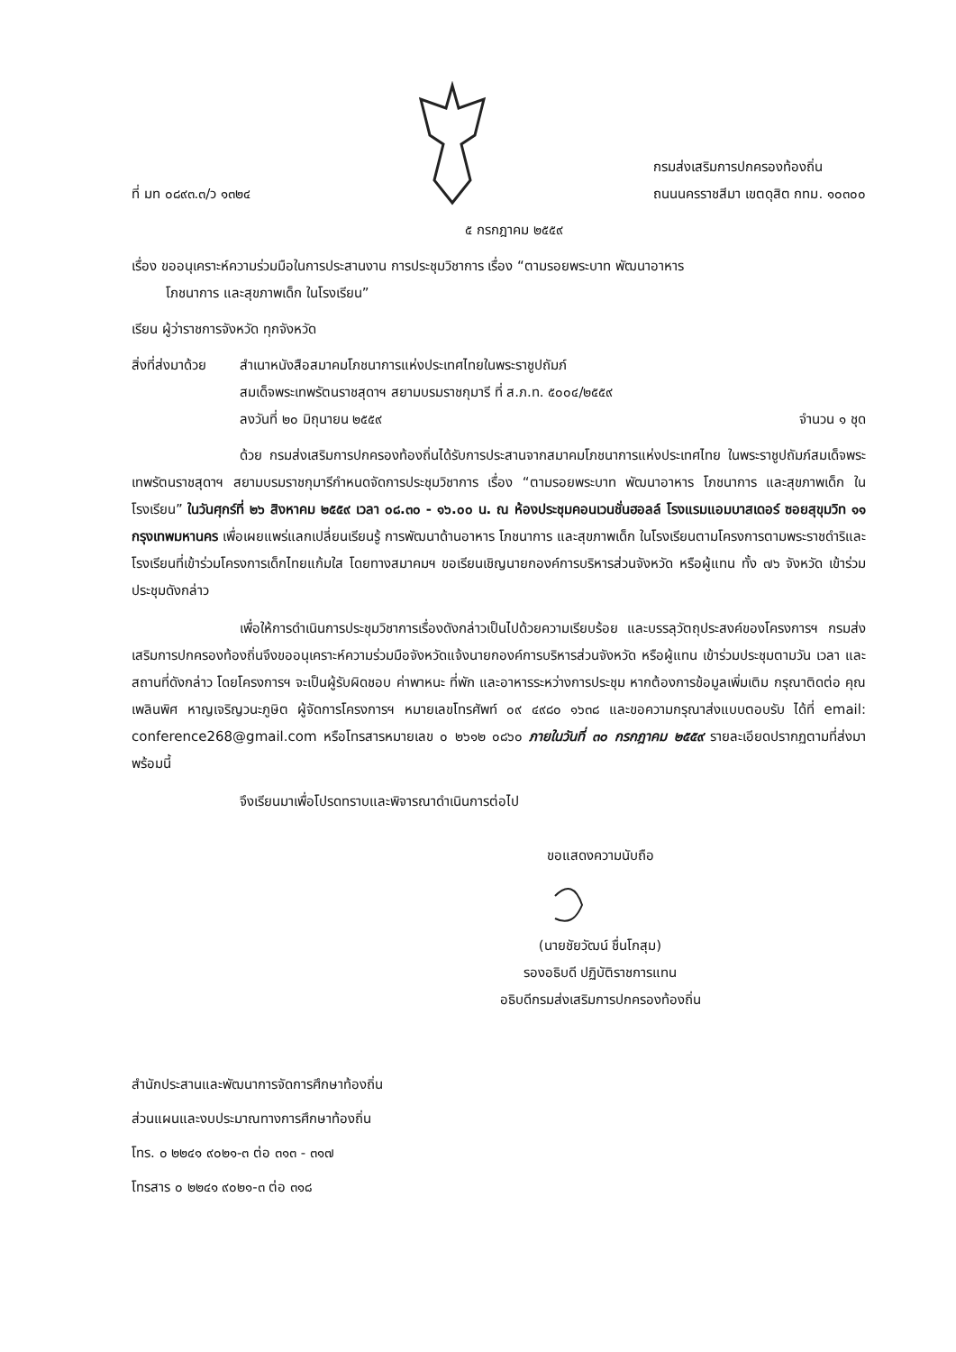ที่ มท ๐๘๙๓.๓/ว ๑๓๒๔
กรมส่งเสริมการปกครองท้องถิ่น
ถนนนครราชสีมา เขตดุสิต กทม. ๑๐๓๐๐
๕ กรกฎาคม ๒๕๕๙
เรื่อง ขออนุเคราะห์ความร่วมมือในการประสานงาน การประชุมวิชาการ เรื่อง “ตามรอยพระบาท พัฒนาอาหาร
โภชนาการ และสุขภาพเด็ก ในโรงเรียน”
เรียน ผู้ว่าราชการจังหวัด ทุกจังหวัด
สิ่งที่ส่งมาด้วย
สำเนาหนังสือสมาคมโภชนาการแห่งประเทศไทยในพระราชูปถัมภ์
สมเด็จพระเทพรัตนราชสุดาฯ สยามบรมราชกุมารี ที่ ส.ภ.ท. ๕๐๐๔/๒๕๕๙
ลงวันที่ ๒๐ มิถุนายน ๒๕๕๙ จำนวน ๑ ชุด
ด้วย กรมส่งเสริมการปกครองท้องถิ่นได้รับการประสานจากสมาคมโภชนาการแห่งประเทศไทย ในพระราชูปถัมภ์สมเด็จพระเทพรัตนราชสุดาฯ สยามบรมราชกุมารีกำหนดจัดการประชุมวิชาการ เรื่อง “ตามรอยพระบาท พัฒนาอาหาร โภชนาการ และสุขภาพเด็ก ในโรงเรียน” ในวันศุกร์ที่ ๒๖ สิงหาคม ๒๕๕๙ เวลา ๐๘.๓๐ - ๑๖.๐๐ น. ณ ห้องประชุมคอนเวนชั่นฮอลล์ โรงแรมแอมบาสเดอร์ ซอยสุขุมวิท ๑๑ กรุงเทพมหานคร เพื่อเผยแพร่แลกเปลี่ยนเรียนรู้ การพัฒนาด้านอาหาร โภชนาการ และสุขภาพเด็ก ในโรงเรียนตามโครงการตามพระราชดำริและโรงเรียนที่เข้าร่วมโครงการเด็กไทยแก้มใส โดยทางสมาคมฯ ขอเรียนเชิญนายกองค์การบริหารส่วนจังหวัด หรือผู้แทน ทั้ง ๗๖ จังหวัด เข้าร่วมประชุมดังกล่าว
เพื่อให้การดำเนินการประชุมวิชาการเรื่องดังกล่าวเป็นไปด้วยความเรียบร้อย และบรรลุวัตถุประสงค์ของโครงการฯ กรมส่งเสริมการปกครองท้องถิ่นจึงขออนุเคราะห์ความร่วมมือจังหวัดแจ้งนายกองค์การบริหารส่วนจังหวัด หรือผู้แทน เข้าร่วมประชุมตามวัน เวลา และสถานที่ดังกล่าว โดยโครงการฯ จะเป็นผู้รับผิดชอบ ค่าพาหนะ ที่พัก และอาหารระหว่างการประชุม หากต้องการข้อมูลเพิ่มเติม กรุณาติดต่อ คุณเพลินพิศ หาญเจริญวนะภูษิต ผู้จัดการโครงการฯ หมายเลขโทรศัพท์ ๐๙ ๔๙๘๐ ๑๖๓๘ และขอความกรุณาส่งแบบตอบรับ ได้ที่ email: conference268@gmail.com หรือโทรสารหมายเลข ๐ ๒๖๑๒ ๐๘๖๐ ภายในวันที่ ๓๐ กรกฎาคม ๒๕๕๙ รายละเอียดปรากฏตามที่ส่งมาพร้อมนี้
จึงเรียนมาเพื่อโปรดทราบและพิจารณาดำเนินการต่อไป
ขอแสดงความนับถือ
(นายชัยวัฒน์ ชื่นโกสุม)
รองอธิบดี ปฏิบัติราชการแทน
อธิบดีกรมส่งเสริมการปกครองท้องถิ่น
สำนักประสานและพัฒนาการจัดการศึกษาท้องถิ่น
ส่วนแผนและงบประมาณทางการศึกษาท้องถิ่น
โทร. ๐ ๒๒๔๑ ๙๐๒๑-๓ ต่อ ๓๑๓ - ๓๑๗
โทรสาร ๐ ๒๒๔๑ ๙๐๒๑-๓ ต่อ ๓๑๘